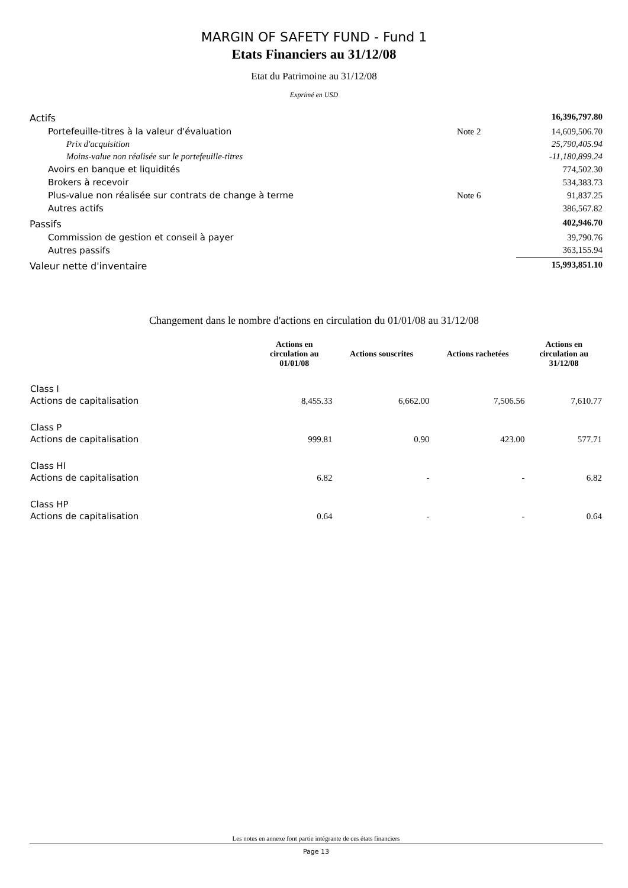MARGIN OF SAFETY FUND - Fund 1
Etats Financiers au 31/12/08
Etat du Patrimoine au 31/12/08
Exprimé en USD
| Actifs | | 16,396,797.80 |
| Portefeuille-titres à la valeur d'évaluation | Note 2 | 14,609,506.70 |
| Prix d'acquisition | | 25,790,405.94 |
| Moins-value non réalisée sur le portefeuille-titres | | -11,180,899.24 |
| Avoirs en banque et liquidités | | 774,502.30 |
| Brokers à recevoir | | 534,383.73 |
| Plus-value non réalisée sur contrats de change à terme | Note 6 | 91,837.25 |
| Autres actifs | | 386,567.82 |
| Passifs | | 402,946.70 |
| Commission de gestion et conseil à payer | | 39,790.76 |
| Autres passifs | | 363,155.94 |
| Valeur nette d'inventaire | | 15,993,851.10 |
Changement dans le nombre d'actions en circulation du 01/01/08 au 31/12/08
| | Actions en circulation au 01/01/08 | Actions souscrites | Actions rachetées | Actions en circulation au 31/12/08 |
| --- | --- | --- | --- | --- |
| Class I | | | | |
| Actions de capitalisation | 8,455.33 | 6,662.00 | 7,506.56 | 7,610.77 |
| Class P | | | | |
| Actions de capitalisation | 999.81 | 0.90 | 423.00 | 577.71 |
| Class HI | | | | |
| Actions de capitalisation | 6.82 | - | - | 6.82 |
| Class HP | | | | |
| Actions de capitalisation | 0.64 | - | - | 0.64 |
Les notes en annexe font partie intégrante de ces états financiers
Page 13